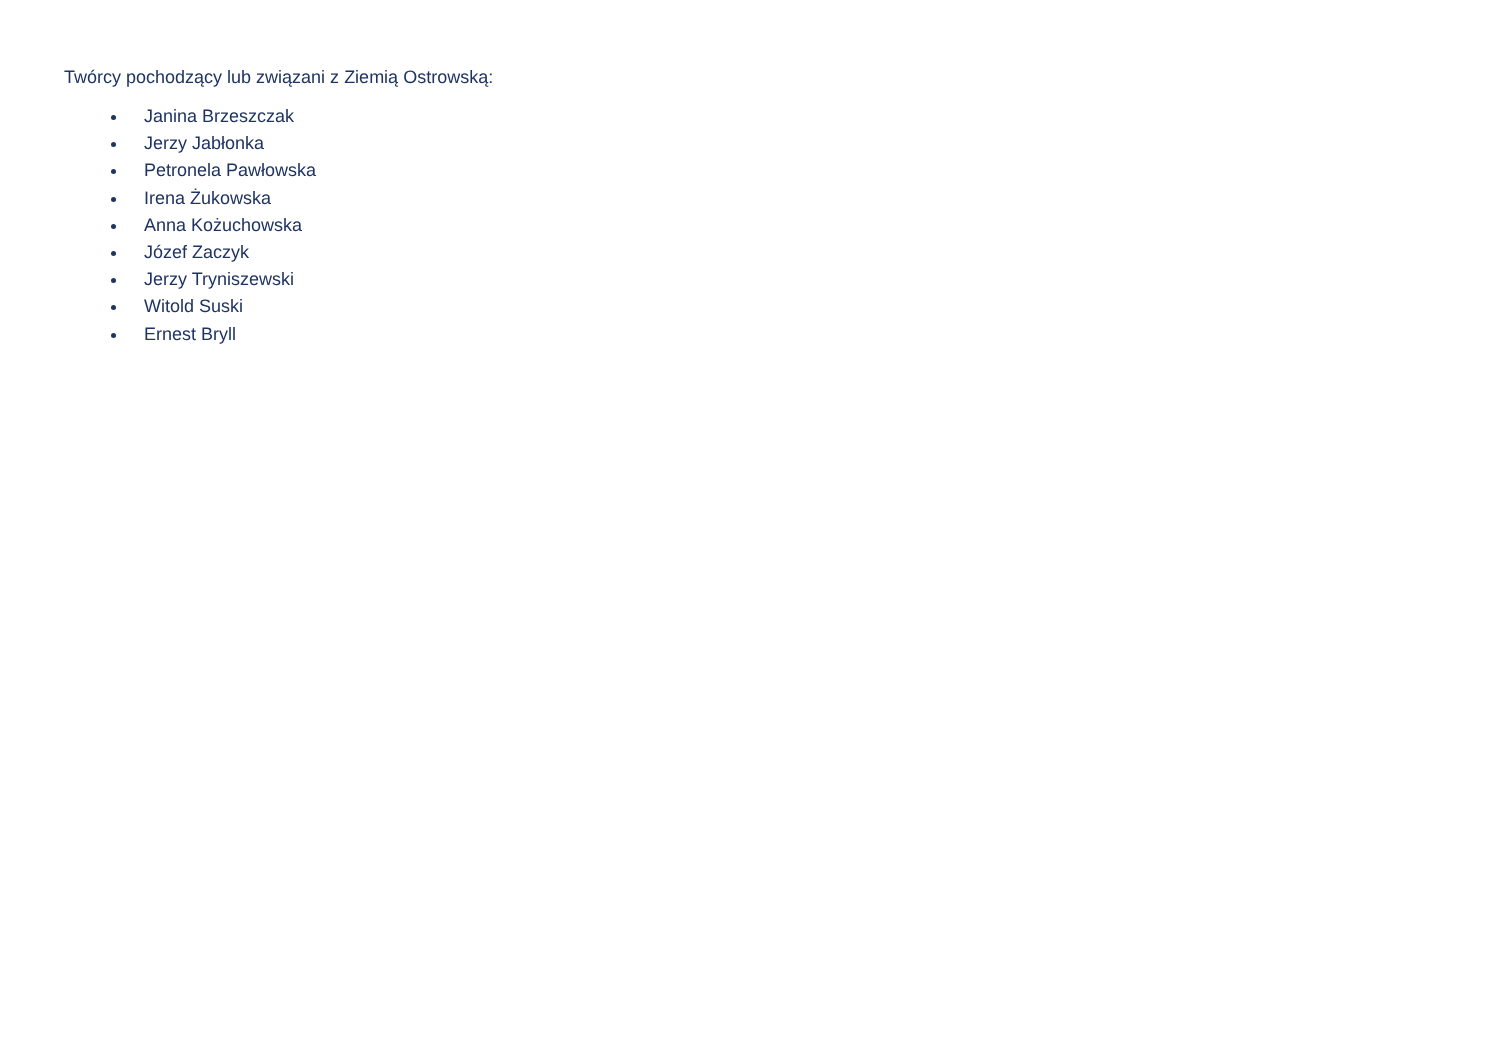Twórcy pochodzący lub związani z Ziemią Ostrowską:
Janina Brzeszczak
Jerzy Jabłonka
Petronela Pawłowska
Irena Żukowska
Anna Kożuchowska
Józef Zaczyk
Jerzy Tryniszewski
Witold Suski
Ernest Bryll